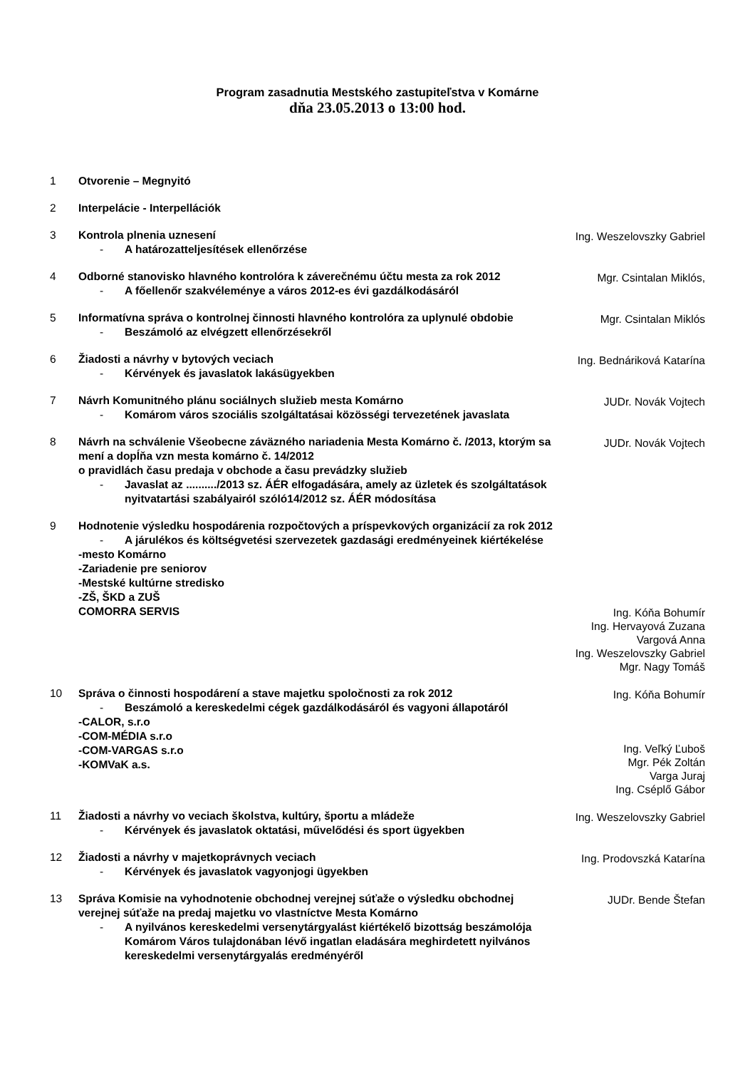Program zasadnutia Mestského zastupiteľstva v Komárne
dňa 23.05.2013 o 13:00 hod.
1 Otvorenie – Megnyitó
2 Interpelácie - Interpellációk
3 Kontrola plnenia uznesení
- A határozatteljesítések ellenőrzése
Ing. Weszelovszky Gabriel
4 Odborné stanovisko hlavného kontrolóra k záverečnému účtu mesta za rok 2012
- A főellenőr szakvéleménye a város 2012-es évi gazdálkodásáról
Mgr. Csintalan Miklós,
5 Informatívna správa o kontrolnej činnosti hlavného kontrolóra za uplynulé obdobie
- Beszámoló az elvégzett ellenőrzésekről
Mgr. Csintalan Miklós
6 Žiadosti a návrhy v bytových veciach
- Kérvények és javaslatok lakásügyekben
Ing. Bednáriková Katarína
7 Návrh Komunitného plánu sociálnych služieb mesta Komárno
- Komárom város szociális szolgáltatásai közösségi tervezetének javaslata
JUDr. Novák Vojtech
8 Návrh na schválenie Všeobecne záväzného nariadenia Mesta Komárno č. /2013, ktorým sa mení a dopĺňa vzn mesta komárno č. 14/2012
o pravidlách času predaja v obchode a času prevádzky služieb
- Javaslat az ........../2013 sz. ÁÉR elfogadására, amely az üzletek és szolgáltatások nyitvatartási szabályairól szóló14/2012 sz. ÁÉR módosítása
JUDr. Novák Vojtech
9 Hodnotenie výsledku hospodárenia rozpočtových a príspevkových organizácií za rok 2012
- A járulékos és költségvetési szervezetek gazdasági eredményeinek kiértékelése
-mesto Komárno
-Zariadenie pre seniorov
-Mestské kultúrne stredisko
-ZŠ, ŠKD a ZUŠ
COMORRA SERVIS
Ing. Kóňa Bohumír
Ing. Hervayová Zuzana
Vargová Anna
Ing. Weszelovszky Gabriel
Mgr. Nagy Tomáš
10 Správa o činnosti hospodárení a stave majetku spoločnosti za rok 2012
- Beszámoló a kereskedelmi cégek gazdálkodásáról és vagyoni állapotáról
-CALOR, s.r.o
-COM-MÉDIA s.r.o
-COM-VARGAS s.r.o
-KOMVaK a.s.
Ing. Kóňa Bohumír
Ing. Veľký Ľuboš
Mgr. Pék Zoltán
Varga Juraj
Ing. Cséplő Gábor
11 Žiadosti a návrhy vo veciach školstva, kultúry, športu a mládeže
- Kérvények és javaslatok oktatási, művelődési és sport ügyekben
Ing. Weszelovszky Gabriel
12 Žiadosti a návrhy v majetkoprávnych veciach
- Kérvények és javaslatok vagyonjogi ügyekben
Ing. Prodovszká Katarína
13 Správa Komisie na vyhodnotenie obchodnej verejnej súťaže o výsledku obchodnej verejnej súťaže na predaj majetku vo vlastníctve Mesta Komárno
- A nyilvános kereskedelmi versenytárgyalást kiértékelő bizottság beszámolója Komárom Város tulajdonában lévő ingatlan eladására meghirdetett nyilvános kereskedelmi versenytárgyalás eredményéről
JUDr. Bende Štefan